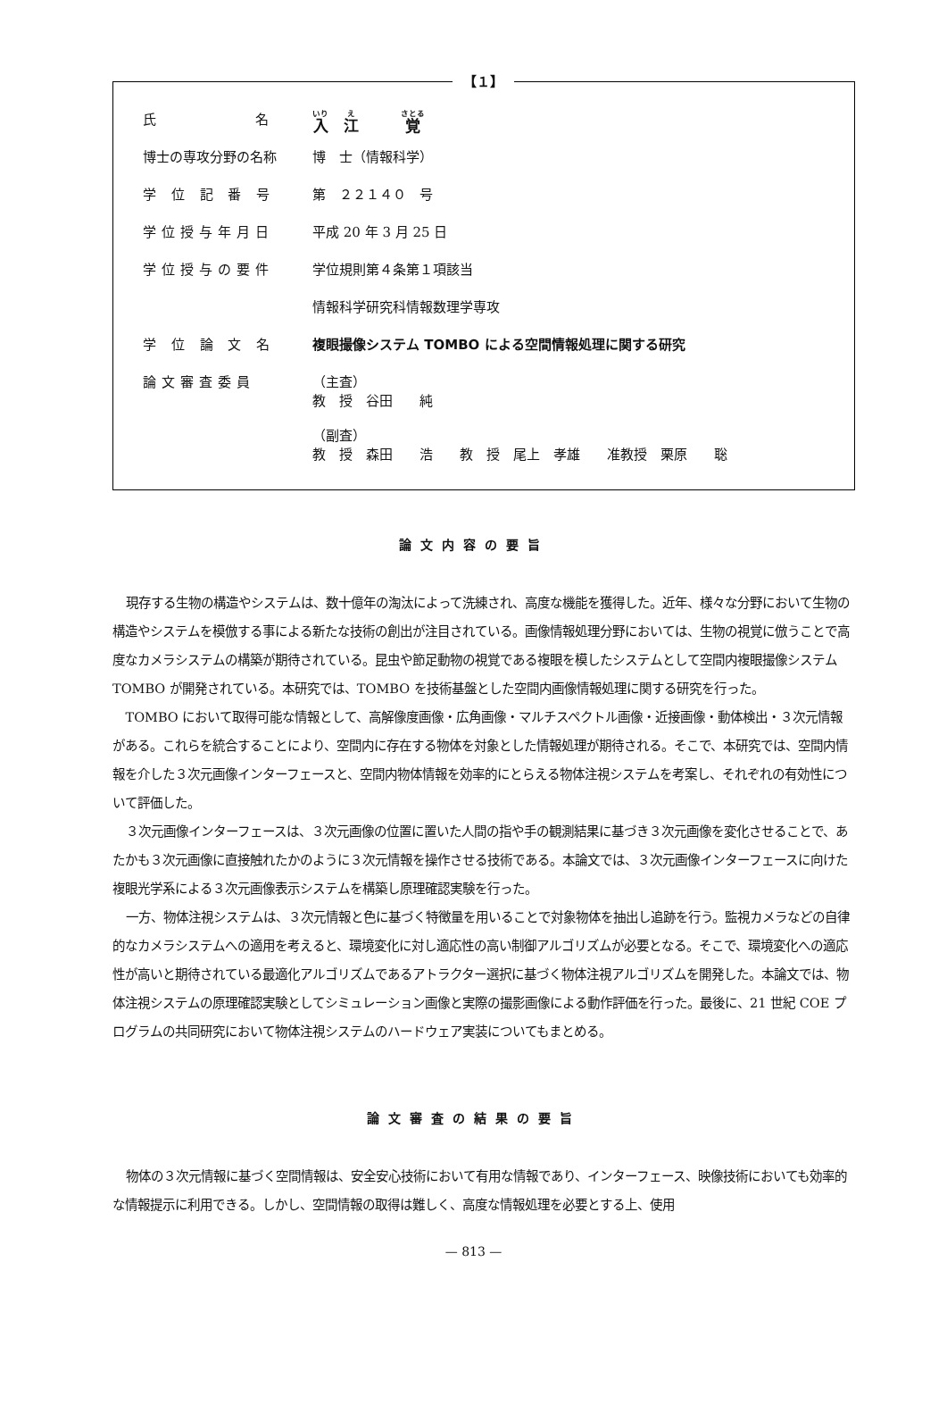【１】
| 氏 名 | 入 江 覚 |
| 博士の専攻分野の名称 | 博 士（情報科学） |
| 学 位 記 番 号 | 第 ２２１４０ 号 |
| 学位授与年月日 | 平成 20 年 3 月 25 日 |
| 学位授与の要件 | 学位規則第４条第１項該当 |
| | 情報科学研究科情報数理学専攻 |
| 学 位 論 文 名 | 複眼撮像システム TOMBO による空間情報処理に関する研究 |
| 論文審査委員 | （主査） 教 授 谷田 純 （副査） 教 授 森田 浩 教 授 尾上 孝雄 准教授 栗原 聡 |
論文内容の要旨
現存する生物の構造やシステムは、数十億年の淘汰によって洗練され、高度な機能を獲得した。近年、様々な分野において生物の構造やシステムを模倣する事による新たな技術の創出が注目されている。画像情報処理分野においては、生物の視覚に倣うことで高度なカメラシステムの構築が期待されている。昆虫や節足動物の視覚である複眼を模したシステムとして空間内複眼撮像システム TOMBO が開発されている。本研究では、TOMBO を技術基盤とした空間内画像情報処理に関する研究を行った。
TOMBO において取得可能な情報として、高解像度画像・広角画像・マルチスペクトル画像・近接画像・動体検出・３次元情報がある。これらを統合することにより、空間内に存在する物体を対象とした情報処理が期待される。そこで、本研究では、空間内情報を介した３次元画像インターフェースと、空間内物体情報を効率的にとらえる物体注視システムを考案し、それぞれの有効性について評価した。
３次元画像インターフェースは、３次元画像の位置に置いた人間の指や手の観測結果に基づき３次元画像を変化させることで、あたかも３次元画像に直接触れたかのように３次元情報を操作させる技術である。本論文では、３次元画像インターフェースに向けた複眼光学系による３次元画像表示システムを構築し原理確認実験を行った。
一方、物体注視システムは、３次元情報と色に基づく特徴量を用いることで対象物体を抽出し追跡を行う。監視カメラなどの自律的なカメラシステムへの適用を考えると、環境変化に対し適応性の高い制御アルゴリズムが必要となる。そこで、環境変化への適応性が高いと期待されている最適化アルゴリズムであるアトラクター選択に基づく物体注視アルゴリズムを開発した。本論文では、物体注視システムの原理確認実験としてシミュレーション画像と実際の撮影画像による動作評価を行った。最後に、21 世紀 COE プログラムの共同研究において物体注視システムのハードウェア実装についてもまとめる。
論文審査の結果の要旨
物体の３次元情報に基づく空間情報は、安全安心技術において有用な情報であり、インターフェース、映像技術においても効率的な情報提示に利用できる。しかし、空間情報の取得は難しく、高度な情報処理を必要とする上、使用
— 813 —